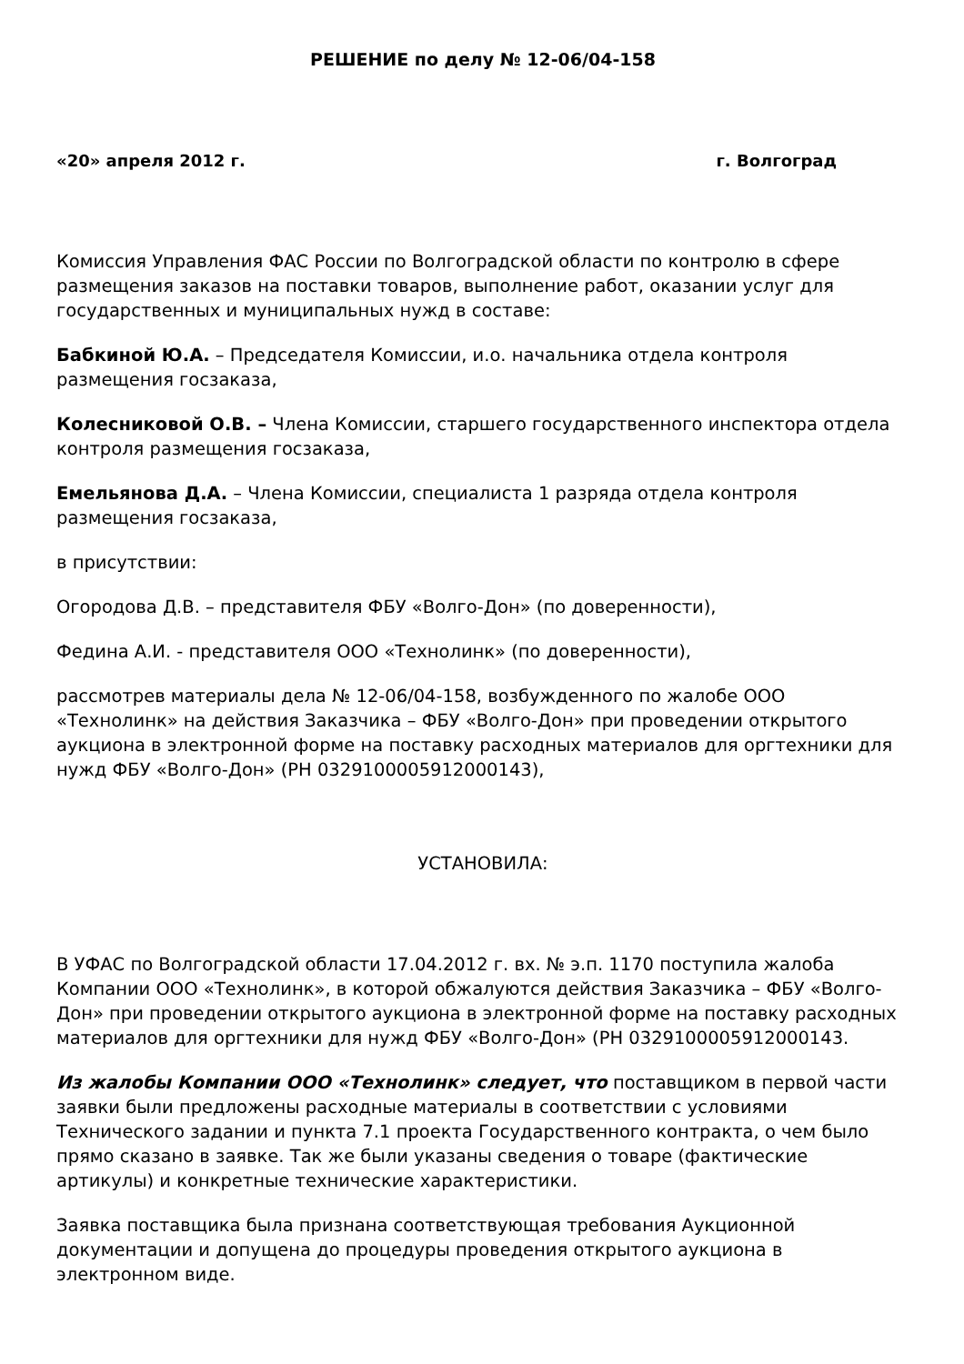РЕШЕНИЕ по делу № 12-06/04-158
«20» апреля 2012 г. г. Волгоград
Комиссия Управления ФАС России по Волгоградской области по контролю в сфере размещения заказов на поставки товаров, выполнение работ, оказании услуг для государственных и муниципальных нужд в составе:
Бабкиной Ю.А. – Председателя Комиссии, и.о. начальника отдела контроля размещения госзаказа,
Колесниковой О.В. – Члена Комиссии, старшего государственного инспектора отдела контроля размещения госзаказа,
Емельянова Д.А. – Члена Комиссии, специалиста 1 разряда отдела контроля размещения госзаказа,
в присутствии:
Огородова Д.В. – представителя ФБУ «Волго-Дон» (по доверенности),
Федина А.И. - представителя ООО «Технолинк» (по доверенности),
рассмотрев материалы дела № 12-06/04-158, возбужденного по жалобе ООО «Технолинк» на действия Заказчика – ФБУ «Волго-Дон» при проведении открытого аукциона в электронной форме на поставку расходных материалов для оргтехники для нужд ФБУ «Волго-Дон» (РН 0329100005912000143),
УСТАНОВИЛА:
В УФАС по Волгоградской области 17.04.2012 г. вх. № э.п. 1170 поступила жалоба Компании ООО «Технолинк», в которой обжалуются действия Заказчика – ФБУ «Волго-Дон» при проведении открытого аукциона в электронной форме на поставку расходных материалов для оргтехники для нужд ФБУ «Волго-Дон» (РН 0329100005912000143.
Из жалобы Компании ООО «Технолинк» следует, что поставщиком в первой части заявки были предложены расходные материалы в соответствии с условиями Технического задании и пункта 7.1 проекта Государственного контракта, о чем было прямо сказано в заявке. Так же были указаны сведения о товаре (фактические артикулы) и конкретные технические характеристики.
Заявка поставщика была признана соответствующая требования Аукционной документации и допущена до процедуры проведения открытого аукциона в электронном виде.